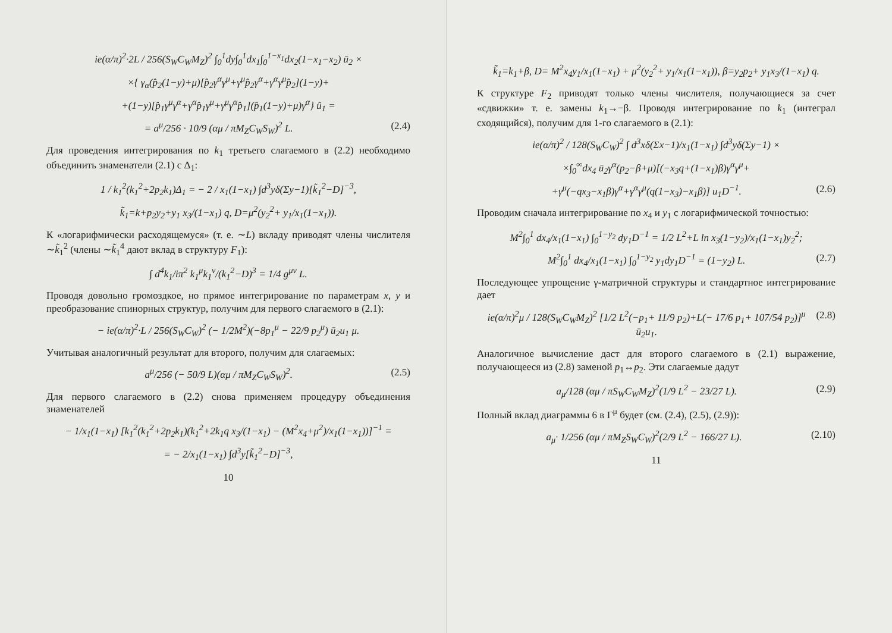ie(α/π)<sup>2</sup>·2L / 256(S<sub>W</sub>C<sub>W</sub>M<sub>Z</sub>)<sup>2</sup> ∫<sub>0</sub><sup>1</sup>dy∫<sub>0</sub><sup>1</sup>dx<sub>1</sub>∫<sub>0</sub><sup>1−x<sub>1</sub></sup>dx<sub>2</sub>(1−x<sub>1</sub>−x<sub>2</sub>) ū<sub>2</sub> ×
×{ γ<sub>α</sub>(p̂<sub>2</sub>(1−y)+μ)[p̂<sub>2</sub>γ<sup>α</sup>γ<sup>μ</sup>+γ<sup>μ</sup>p̂<sub>2</sub>γ<sup>α</sup>+γ<sup>α</sup>γ<sup>μ</sup>p̂<sub>2</sub>](1−y)+
+(1−y)[p̂<sub>1</sub>γ<sup>μ</sup>γ<sup>α</sup>+γ<sup>α</sup>p̂<sub>1</sub>γ<sup>μ</sup>+γ<sup>μ</sup>γ<sup>α</sup>p̂<sub>1</sub>](p̂<sub>1</sub>(1−y)+μ)γ<sup>α</sup>} û<sub>1</sub> =
= a<sup>μ</sup>/256 · 10/9 (αμ / πM<sub>Z</sub>C<sub>W</sub>S<sub>W</sub>)<sup>2</sup> L. (2.4)
Для проведения интегрирования по k<sub>1</sub> третьего слагаемого в (2.2) необходимо объединить знаменатели (2.1) с Δ<sub>1</sub>:
1 / k<sub>1</sub><sup>2</sup>(k<sub>1</sub><sup>2</sup>+2p<sub>2</sub>k<sub>1</sub>)Δ<sub>1</sub> = − 2 / x<sub>1</sub>(1−x<sub>1</sub>) ∫d<sup>3</sup>yδ(Σy−1)[k̃<sub>1</sub><sup>2</sup>−D]<sup>−3</sup>,
k̃<sub>1</sub>=k+p<sub>2</sub>y<sub>2</sub>+y<sub>1</sub> x<sub>3</sub>/(1−x<sub>1</sub>) q, D=μ<sup>2</sup>(y<sub>2</sub><sup>2</sup>+ y<sub>1</sub>/x<sub>1</sub>(1−x<sub>1</sub>)).
К «логарифмически расходящемуся» (т. е. ∼L) вкладу приводят члены числителя ∼k̃<sub>1</sub><sup>2</sup> (члены ∼k̃<sub>1</sub><sup>4</sup> дают вклад в структуру F<sub>1</sub>):
∫ d<sup>4</sup>k<sub>1</sub>/iπ<sup>2</sup> k<sub>1</sub><sup>μ</sup>k<sub>1</sub><sup>ν</sup>/(k<sub>1</sub><sup>2</sup>−D)<sup>3</sup> = 1/4 g<sup>μν</sup> L.
Проводя довольно громоздкое, но прямое интегрирование по параметрам x, y и преобразование спинорных структур, получим для первого слагаемого в (2.1):
− ie(α/π)<sup>2</sup>·L / 256(S<sub>W</sub>C<sub>W</sub>)<sup>2</sup> (− 1/2M<sup>2</sup>)(−8p<sub>1</sub><sup>μ</sup> − 22/9 p<sub>2</sub><sup>μ</sup>) ū<sub>2</sub>u<sub>1</sub> μ.
Учитывая аналогичный результат для второго, получим для слагаемых:
a<sup>μ</sup>/256 (− 50/9 L)(αμ / πM<sub>Z</sub>C<sub>W</sub>S<sub>W</sub>)<sup>2</sup>. (2.5)
Для первого слагаемого в (2.2) снова применяем процедуру объединения знаменателей
− 1/x<sub>1</sub>(1−x<sub>1</sub>) [k<sub>1</sub><sup>2</sup>(k<sub>1</sub><sup>2</sup>+2p<sub>2</sub>k<sub>1</sub>)(k<sub>1</sub><sup>2</sup>+2k<sub>1</sub>q x<sub>3</sub>/(1−x<sub>1</sub>) − (M<sup>2</sup>x<sub>4</sub>+μ<sup>2</sup>)/x<sub>1</sub>(1−x<sub>1</sub>))]<sup>−1</sup> =
= − 2/x<sub>1</sub>(1−x<sub>1</sub>) ∫d<sup>3</sup>y[k̃<sub>1</sub><sup>2</sup>−D]<sup>−3</sup>,
10
k̃<sub>1</sub>=k<sub>1</sub>+β, D= M<sup>2</sup>x<sub>4</sub>y<sub>1</sub>/x<sub>1</sub>(1−x<sub>1</sub>) + μ<sup>2</sup>(y<sub>2</sub><sup>2</sup>+ y<sub>1</sub>/x<sub>1</sub>(1−x<sub>1</sub>)), β=y<sub>2</sub>p<sub>2</sub>+ y<sub>1</sub>x<sub>3</sub>/(1−x<sub>1</sub>) q.
К структуре F<sub>2</sub> приводят только члены числителя, получающиеся за счет «сдвижки» т. е. замены k<sub>1</sub>→−β. Проводя интегрирование по k<sub>1</sub> (интеграл сходящийся), получим для 1-го слагаемого в (2.1):
ie(α/π)<sup>2</sup> / 128(S<sub>W</sub>C<sub>W</sub>)<sup>2</sup> ∫ d<sup>3</sup>xδ(Σx−1)/x<sub>1</sub>(1−x<sub>1</sub>) ∫d<sup>3</sup>yδ(Σy−1) ×
×∫<sub>0</sub><sup>∞</sup>dx<sub>4</sub> ū<sub>2</sub>γ<sup>α</sup>(p<sub>2</sub>−β+μ)[(−x<sub>3</sub>q+(1−x<sub>1</sub>)β)γ<sup>α</sup>γ<sup>μ</sup>+
+γ<sup>μ</sup>(−qx<sub>3</sub>−x<sub>1</sub>β)γ<sup>α</sup>+γ<sup>α</sup>γ<sup>μ</sup>(q(1−x<sub>3</sub>)−x<sub>1</sub>β)] u<sub>1</sub>D<sup>−1</sup>. (2.6)
Проводим сначала интегрирование по x<sub>4</sub> и y<sub>1</sub> с логарифмической точностью:
M<sup>2</sup>∫<sub>0</sub><sup>1</sup> dx<sub>4</sub>/x<sub>1</sub>(1−x<sub>1</sub>) ∫<sub>0</sub><sup>1−y<sub>2</sub></sup> dy<sub>1</sub>D<sup>−1</sup> = 1/2 L<sup>2</sup>+L ln x<sub>3</sub>(1−y<sub>2</sub>)/x<sub>1</sub>(1−x<sub>1</sub>)y<sub>2</sub><sup>2</sup>;
M<sup>2</sup>∫<sub>0</sub><sup>1</sup> dx<sub>4</sub>/x<sub>1</sub>(1−x<sub>1</sub>) ∫<sub>0</sub><sup>1−y<sub>2</sub></sup> y<sub>1</sub>dy<sub>1</sub>D<sup>−1</sup> = (1−y<sub>2</sub>) L. (2.7)
Последующее упрощение γ-матричной структуры и стандартное интегрирование дает
ie(α/π)<sup>2</sup>μ / 128(S<sub>W</sub>C<sub>W</sub>M<sub>Z</sub>)<sup>2</sup> [1/2 L<sup>2</sup>(−p<sub>1</sub>+ 11/9 p<sub>2</sub>)+L(− 17/6 p<sub>1</sub>+ 107/54 p<sub>2</sub>)]<sup>μ</sup> ū<sub>2</sub>u<sub>1</sub>. (2.8)
Аналогичное вычисление даст для второго слагаемого в (2.1) выражение, получающееся из (2.8) заменой p<sub>1</sub>↔p<sub>2</sub>. Эти слагаемые дадут
a<sub>μ</sub>/128 (αμ / πS<sub>W</sub>C<sub>W</sub>M<sub>Z</sub>)<sup>2</sup>(1/9 L<sup>2</sup> − 23/27 L). (2.9)
Полный вклад диаграммы 6 в Γ<sup>μ</sup> будет (см. (2.4), (2.5), (2.9)):
a<sub>μ</sub>· 1/256 (αμ / πM<sub>Z</sub>S<sub>W</sub>C<sub>W</sub>)<sup>2</sup>(2/9 L<sup>2</sup> − 166/27 L). (2.10)
11